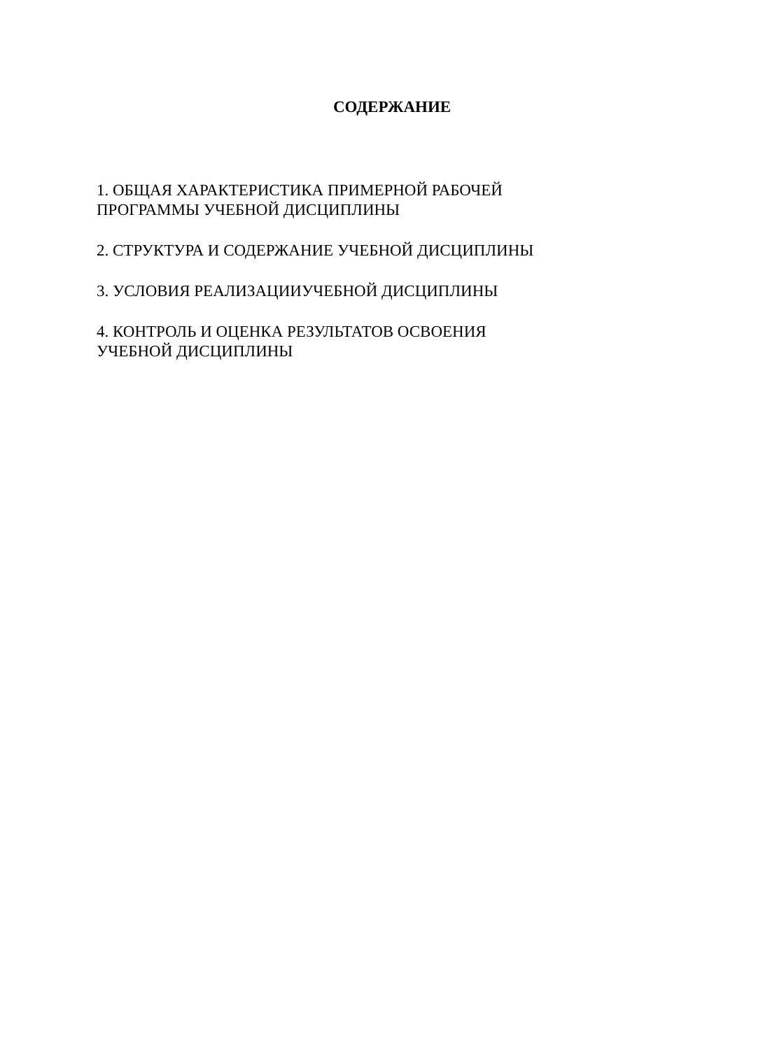СОДЕРЖАНИЕ
1. ОБЩАЯ ХАРАКТЕРИСТИКА ПРИМЕРНОЙ РАБОЧЕЙ
ПРОГРАММЫ УЧЕБНОЙ ДИСЦИПЛИНЫ
2. СТРУКТУРА И СОДЕРЖАНИЕ УЧЕБНОЙ ДИСЦИПЛИНЫ
3. УСЛОВИЯ РЕАЛИЗАЦИИУЧЕБНОЙ ДИСЦИПЛИНЫ
4. КОНТРОЛЬ И ОЦЕНКА РЕЗУЛЬТАТОВ ОСВОЕНИЯ
УЧЕБНОЙ ДИСЦИПЛИНЫ